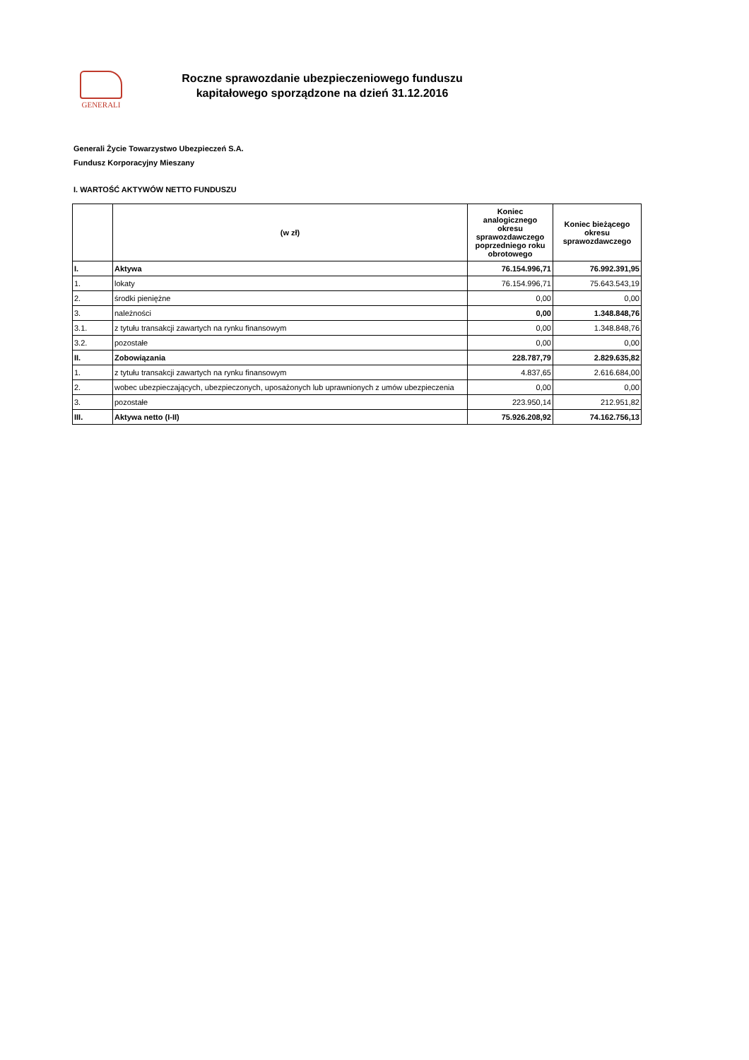GENERALI
Roczne sprawozdanie ubezpieczeniowego funduszu kapitałowego sporządzone na dzień 31.12.2016
Generali Życie Towarzystwo Ubezpieczeń S.A.
Fundusz Korporacyjny Mieszany
I. WARTOŚĆ AKTYWÓW NETTO FUNDUSZU
| | (w zł) | Koniec analogicznego okresu sprawozdawczego poprzedniego roku obrotowego | Koniec bieżącego okresu sprawozdawczego |
| --- | --- | --- | --- |
| I. | Aktywa | 76.154.996,71 | 76.992.391,95 |
| 1. | lokaty | 76.154.996,71 | 75.643.543,19 |
| 2. | środki pieniężne | 0,00 | 0,00 |
| 3. | należności | 0,00 | 1.348.848,76 |
| 3.1. | z tytułu transakcji zawartych na rynku finansowym | 0,00 | 1.348.848,76 |
| 3.2. | pozostałe | 0,00 | 0,00 |
| II. | Zobowiązania | 228.787,79 | 2.829.635,82 |
| 1. | z tytułu transakcji zawartych na rynku finansowym | 4.837,65 | 2.616.684,00 |
| 2. | wobec ubezpieczających, ubezpieczonych, uposażonych lub uprawnionych z umów ubezpieczenia | 0,00 | 0,00 |
| 3. | pozostałe | 223.950,14 | 212.951,82 |
| III. | Aktywa netto (I-II) | 75.926.208,92 | 74.162.756,13 |